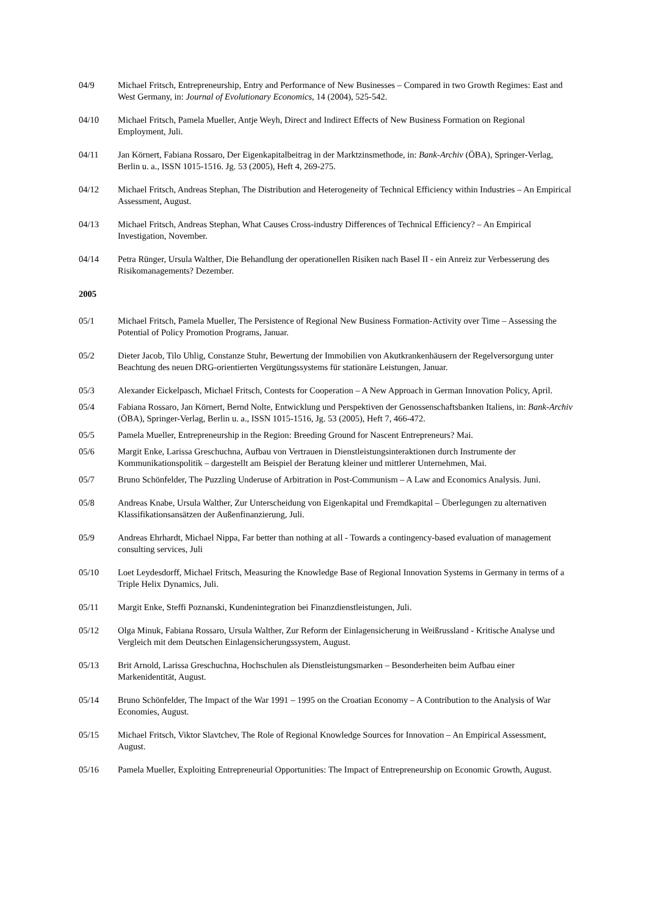04/9 Michael Fritsch, Entrepreneurship, Entry and Performance of New Businesses – Compared in two Growth Regimes: East and West Germany, in: Journal of Evolutionary Economics, 14 (2004), 525-542.
04/10 Michael Fritsch, Pamela Mueller, Antje Weyh, Direct and Indirect Effects of New Business Formation on Regional Employment, Juli.
04/11 Jan Körnert, Fabiana Rossaro, Der Eigenkapitalbeitrag in der Marktzinsmethode, in: Bank-Archiv (ÖBA), Springer-Verlag, Berlin u. a., ISSN 1015-1516. Jg. 53 (2005), Heft 4, 269-275.
04/12 Michael Fritsch, Andreas Stephan, The Distribution and Heterogeneity of Technical Efficiency within Industries – An Empirical Assessment, August.
04/13 Michael Fritsch, Andreas Stephan, What Causes Cross-industry Differences of Technical Efficiency? – An Empirical Investigation, November.
04/14 Petra Rünger, Ursula Walther, Die Behandlung der operationellen Risiken nach Basel II - ein Anreiz zur Verbesserung des Risikomanagements? Dezember.
2005
05/1 Michael Fritsch, Pamela Mueller, The Persistence of Regional New Business Formation-Activity over Time – Assessing the Potential of Policy Promotion Programs, Januar.
05/2 Dieter Jacob, Tilo Uhlig, Constanze Stuhr, Bewertung der Immobilien von Akutkrankenhäusern der Regelversorgung unter Beachtung des neuen DRG-orientierten Vergütungssystems für stationäre Leistungen, Januar.
05/3 Alexander Eickelpasch, Michael Fritsch, Contests for Cooperation – A New Approach in German Innovation Policy, April.
05/4 Fabiana Rossaro, Jan Körnert, Bernd Nolte, Entwicklung und Perspektiven der Genossenschaftsbanken Italiens, in: Bank-Archiv (ÖBA), Springer-Verlag, Berlin u. a., ISSN 1015-1516, Jg. 53 (2005), Heft 7, 466-472.
05/5 Pamela Mueller, Entrepreneurship in the Region: Breeding Ground for Nascent Entrepreneurs? Mai.
05/6 Margit Enke, Larissa Greschuchna, Aufbau von Vertrauen in Dienstleistungsinteraktionen durch Instrumente der Kommunikationspolitik – dargestellt am Beispiel der Beratung kleiner und mittlerer Unternehmen, Mai.
05/7 Bruno Schönfelder, The Puzzling Underuse of Arbitration in Post-Communism – A Law and Economics Analysis. Juni.
05/8 Andreas Knabe, Ursula Walther, Zur Unterscheidung von Eigenkapital und Fremdkapital – Überlegungen zu alternativen Klassifikationsansätzen der Außenfinanzierung, Juli.
05/9 Andreas Ehrhardt, Michael Nippa, Far better than nothing at all - Towards a contingency-based evaluation of management consulting services, Juli
05/10 Loet Leydesdorff, Michael Fritsch, Measuring the Knowledge Base of Regional Innovation Systems in Germany in terms of a Triple Helix Dynamics, Juli.
05/11 Margit Enke, Steffi Poznanski, Kundenintegration bei Finanzdienstleistungen, Juli.
05/12 Olga Minuk, Fabiana Rossaro, Ursula Walther, Zur Reform der Einlagensicherung in Weißrussland - Kritische Analyse und Vergleich mit dem Deutschen Einlagensicherungssystem, August.
05/13 Brit Arnold, Larissa Greschuchna, Hochschulen als Dienstleistungsmarken – Besonderheiten beim Aufbau einer Markenidentität, August.
05/14 Bruno Schönfelder, The Impact of the War 1991 – 1995 on the Croatian Economy – A Contribution to the Analysis of War Economies, August.
05/15 Michael Fritsch, Viktor Slavtchev, The Role of Regional Knowledge Sources for Innovation – An Empirical Assessment, August.
05/16 Pamela Mueller, Exploiting Entrepreneurial Opportunities: The Impact of Entrepreneurship on Economic Growth, August.